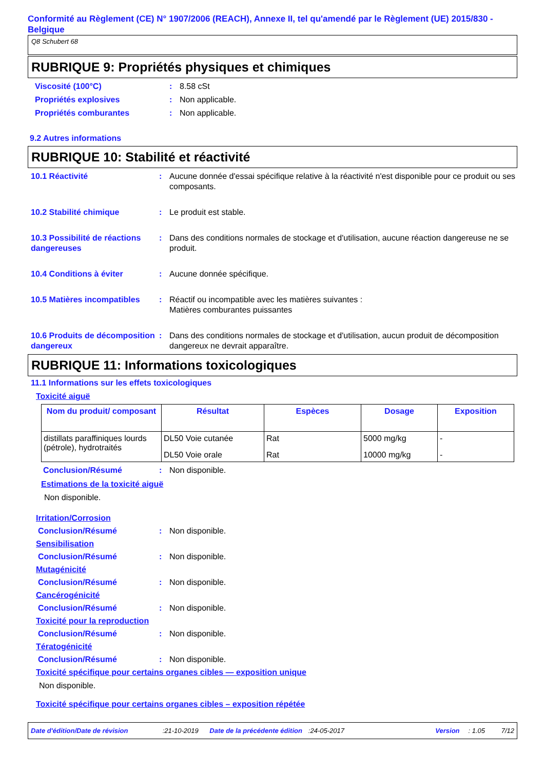Conformité au Règlement (CE) N° 1907/2006 (REACH), Annexe II, tel qu'amendé par le Règlement (UE) 2015/830 - Belgique
Q8 Schubert 68
RUBRIQUE 9: Propriétés physiques et chimiques
Viscosité (100°C) : 8.58 cSt
Propriétés explosives : Non applicable.
Propriétés comburantes : Non applicable.
9.2 Autres informations
RUBRIQUE 10: Stabilité et réactivité
10.1 Réactivité : Aucune donnée d'essai spécifique relative à la réactivité n'est disponible pour ce produit ou ses composants.
10.2 Stabilité chimique : Le produit est stable.
10.3 Possibilité de réactions dangereuses
: Dans des conditions normales de stockage et d'utilisation, aucune réaction dangereuse ne se produit.
10.4 Conditions à éviter : Aucune donnée spécifique.
10.5 Matières incompatibles
: Réactif ou incompatible avec les matières suivantes :
Matières comburantes puissantes
10.6 Produits de décomposition dangereux
: Dans des conditions normales de stockage et d'utilisation, aucun produit de décomposition dangereux ne devrait apparaître.
RUBRIQUE 11: Informations toxicologiques
11.1 Informations sur les effets toxicologiques
Toxicité aiguë
| Nom du produit/ composant | Résultat | Espèces | Dosage | Exposition |
| --- | --- | --- | --- | --- |
| distillats paraffiniques lourds (pétrole), hydrotraités | DL50 Voie cutanée | Rat | 5000 mg/kg | - |
| | DL50 Voie orale | Rat | 10000 mg/kg | - |
Conclusion/Résumé : Non disponible.
Estimations de la toxicité aiguë
Non disponible.
Irritation/Corrosion
Conclusion/Résumé : Non disponible.
Sensibilisation
Conclusion/Résumé : Non disponible.
Mutagénicité
Conclusion/Résumé : Non disponible.
Cancérogénicité
Conclusion/Résumé : Non disponible.
Toxicité pour la reproduction
Conclusion/Résumé : Non disponible.
Tératogénicité
Conclusion/Résumé : Non disponible.
Toxicité spécifique pour certains organes cibles — exposition unique
Non disponible.
Toxicité spécifique pour certains organes cibles – exposition répétée
Date d'édition/Date de révision:21-10-2019 Date de la précédente édition:24-05-2017 Version: 1.05 7/12